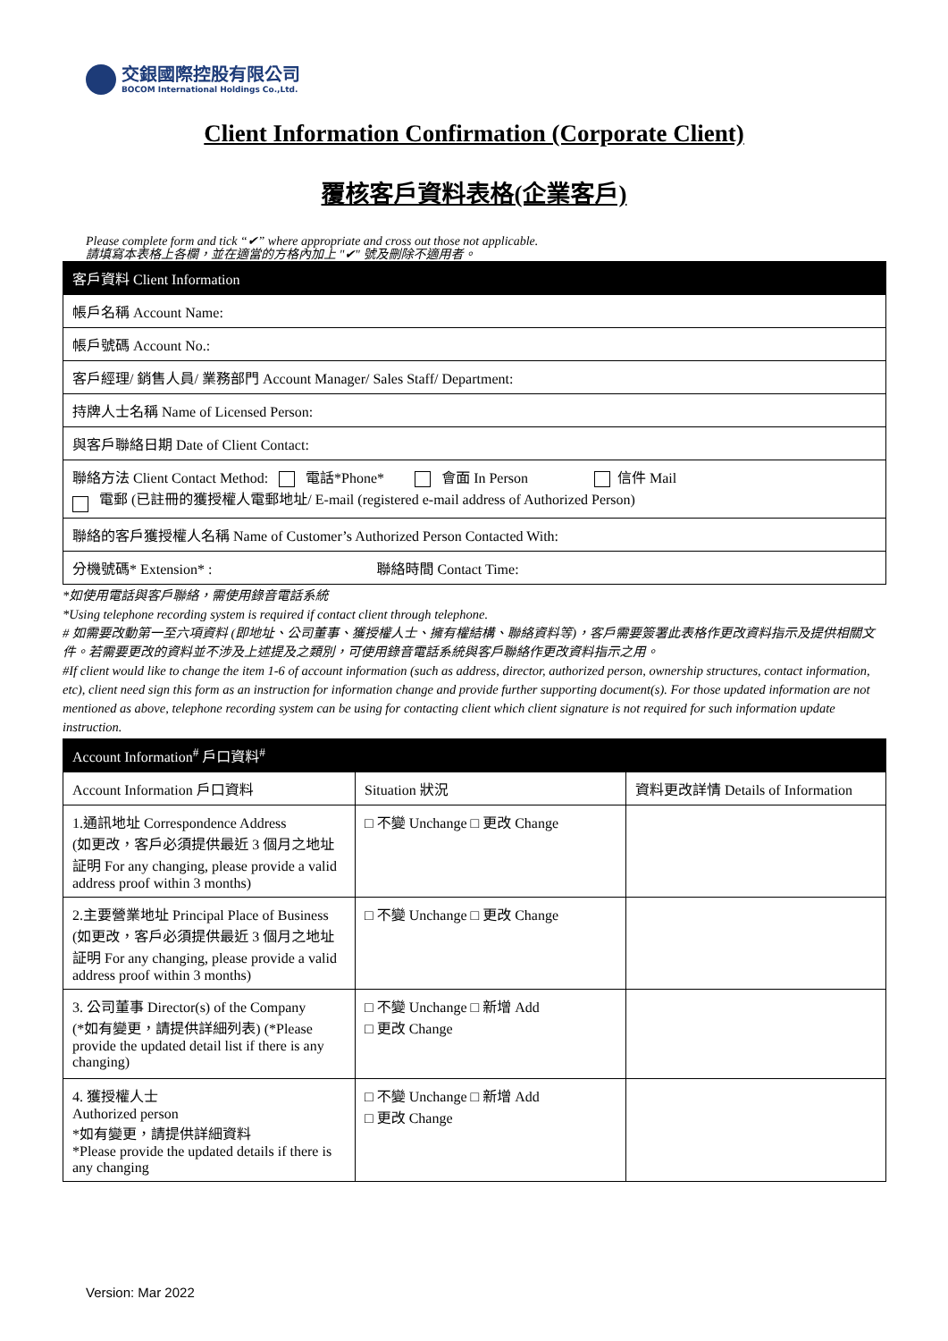交銀國際控股有限公司
BOCOM International Holdings Co.,Ltd.
Client Information Confirmation (Corporate Client)
覆核客戶資料表格(企業客戶)
Please complete form and tick “✔” where appropriate and cross out those not applicable.
請填寫本表格上各欄，並在適當的方格內加上 "✔" 號及刪除不適用者。
| 客戶資料 Client Information |
| 帳戶名稱 Account Name: |
| 帳戶號碼 Account No.: |
| 客戶經理/ 銷售人員/ 業務部門 Account Manager/ Sales Staff/ Department: |
| 持牌人士名稱 Name of Licensed Person: |
| 與客戶聯絡日期 Date of Client Contact: |
| 聯絡方法 Client Contact Method: 電話*Phone* 會面 In Person 信件 Mail 電郵 (已註冊的獲授權人電郵地址/ E-mail (registered e-mail address of Authorized Person) |
| 聯絡的客戶獲授權人名稱 Name of Customer’s Authorized Person Contacted With: |
| 分機號碼* Extension* : 聯絡時間 Contact Time: |
*如使用電話與客戶聯絡，需使用錄音電話系統
*Using telephone recording system is required if contact client through telephone.
# 如需要改動第一至六項資料 (即地址、公司董事、獲授權人士、擁有權結構、聯絡資料等)，客戶需要簽署此表格作更改資料指示及提供相關文件。若需要更改的資料並不涉及上述提及之類別，可使用錄音電話系統與客戶聯絡作更改資料指示之用。
#If client would like to change the item 1-6 of account information (such as address, director, authorized person, ownership structures, contact information, etc), client need sign this form as an instruction for information change and provide further supporting document(s). For those updated information are not mentioned as above, telephone recording system can be using for contacting client which client signature is not required for such information update instruction.
| Account Information<sup>#</sup> 戶口資料<sup>#</sup> | | |
| Account Information 戶口資料 | Situation 狀況 | 資料更改詳情 Details of Information |
| 1.通訊地址 Correspondence Address (如更改，客戶必須提供最近 3 個月之地址証明 For any changing, please provide a valid address proof within 3 months) | □ 不變 Unchange □ 更改 Change | |
| 2.主要營業地址 Principal Place of Business (如更改，客戶必須提供最近 3 個月之地址証明 For any changing, please provide a valid address proof within 3 months) | □ 不變 Unchange □ 更改 Change | |
| 3. 公司董事 Director(s) of the Company (*如有變更，請提供詳細列表) (*Please provide the updated detail list if there is any changing) | □ 不變 Unchange □ 新增 Add □ 更改 Change | |
| 4. 獲授權人士 Authorized person *如有變更，請提供詳細資料 *Please provide the updated details if there is any changing | □ 不變 Unchange □ 新增 Add □ 更改 Change | |
Version: Mar 2022